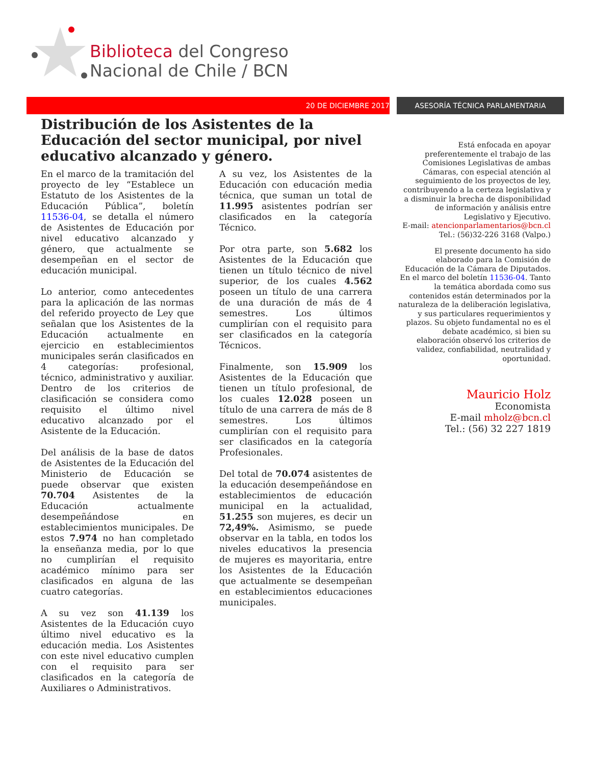Biblioteca del Congreso
Nacional de Chile / BCN
20 DE DICIEMBRE 2017 ASESORÍA TÉCNICA PARLAMENTARIA
Distribución de los Asistentes de la Educación del sector municipal, por nivel educativo alcanzado y género.
En el marco de la tramitación del proyecto de ley “Establece un Estatuto de los Asistentes de la Educación Pública”, boletín 11536-04, se detalla el número de Asistentes de Educación por nivel educativo alcanzado y género, que actualmente se desempeñan en el sector de educación municipal.
Lo anterior, como antecedentes para la aplicación de las normas del referido proyecto de Ley que señalan que los Asistentes de la Educación actualmente en ejercicio en establecimientos municipales serán clasificados en 4 categorías: profesional, técnico, administrativo y auxiliar. Dentro de los criterios de clasificación se considera como requisito el último nivel educativo alcanzado por el Asistente de la Educación.
Del análisis de la base de datos de Asistentes de la Educación del Ministerio de Educación se puede observar que existen 70.704 Asistentes de la Educación actualmente desempeñándose en establecimientos municipales. De estos 7.974 no han completado la enseñanza media, por lo que no cumplirían el requisito académico mínimo para ser clasificados en alguna de las cuatro categorías.
A su vez son 41.139 los Asistentes de la Educación cuyo último nivel educativo es la educación media. Los Asistentes con este nivel educativo cumplen con el requisito para ser clasificados en la categoría de Auxiliares o Administrativos.
A su vez, los Asistentes de la Educación con educación media técnica, que suman un total de 11.995 asistentes podrían ser clasificados en la categoría Técnico.
Por otra parte, son 5.682 los Asistentes de la Educación que tienen un título técnico de nivel superior, de los cuales 4.562 poseen un título de una carrera de una duración de más de 4 semestres. Los últimos cumplirían con el requisito para ser clasificados en la categoría Técnicos.
Finalmente, son 15.909 los Asistentes de la Educación que tienen un título profesional, de los cuales 12.028 poseen un título de una carrera de más de 8 semestres. Los últimos cumplirían con el requisito para ser clasificados en la categoría Profesionales.
Del total de 70.074 asistentes de la educación desempeñándose en establecimientos de educación municipal en la actualidad, 51.255 son mujeres, es decir un 72,49%. Asimismo, se puede observar en la tabla, en todos los niveles educativos la presencia de mujeres es mayoritaria, entre los Asistentes de la Educación que actualmente se desempeñan en establecimientos educaciones municipales.
Está enfocada en apoyar preferentemente el trabajo de las Comisiones Legislativas de ambas Cámaras, con especial atención al seguimiento de los proyectos de ley, contribuyendo a la certeza legislativa y a disminuir la brecha de disponibilidad de información y análisis entre Legislativo y Ejecutivo.
E-mail: atencionparlamentarios@bcn.cl
Tel.: (56)32-226 3168 (Valpo.)
El presente documento ha sido elaborado para la Comisión de Educación de la Cámara de Diputados. En el marco del boletín 11536-04. Tanto la temática abordada como sus contenidos están determinados por la naturaleza de la deliberación legislativa, y sus particulares requerimientos y plazos. Su objeto fundamental no es el debate académico, si bien su elaboración observó los criterios de validez, confiabilidad, neutralidad y oportunidad.
Mauricio Holz
Economista
E-mail mholz@bcn.cl
Tel.: (56) 32 227 1819